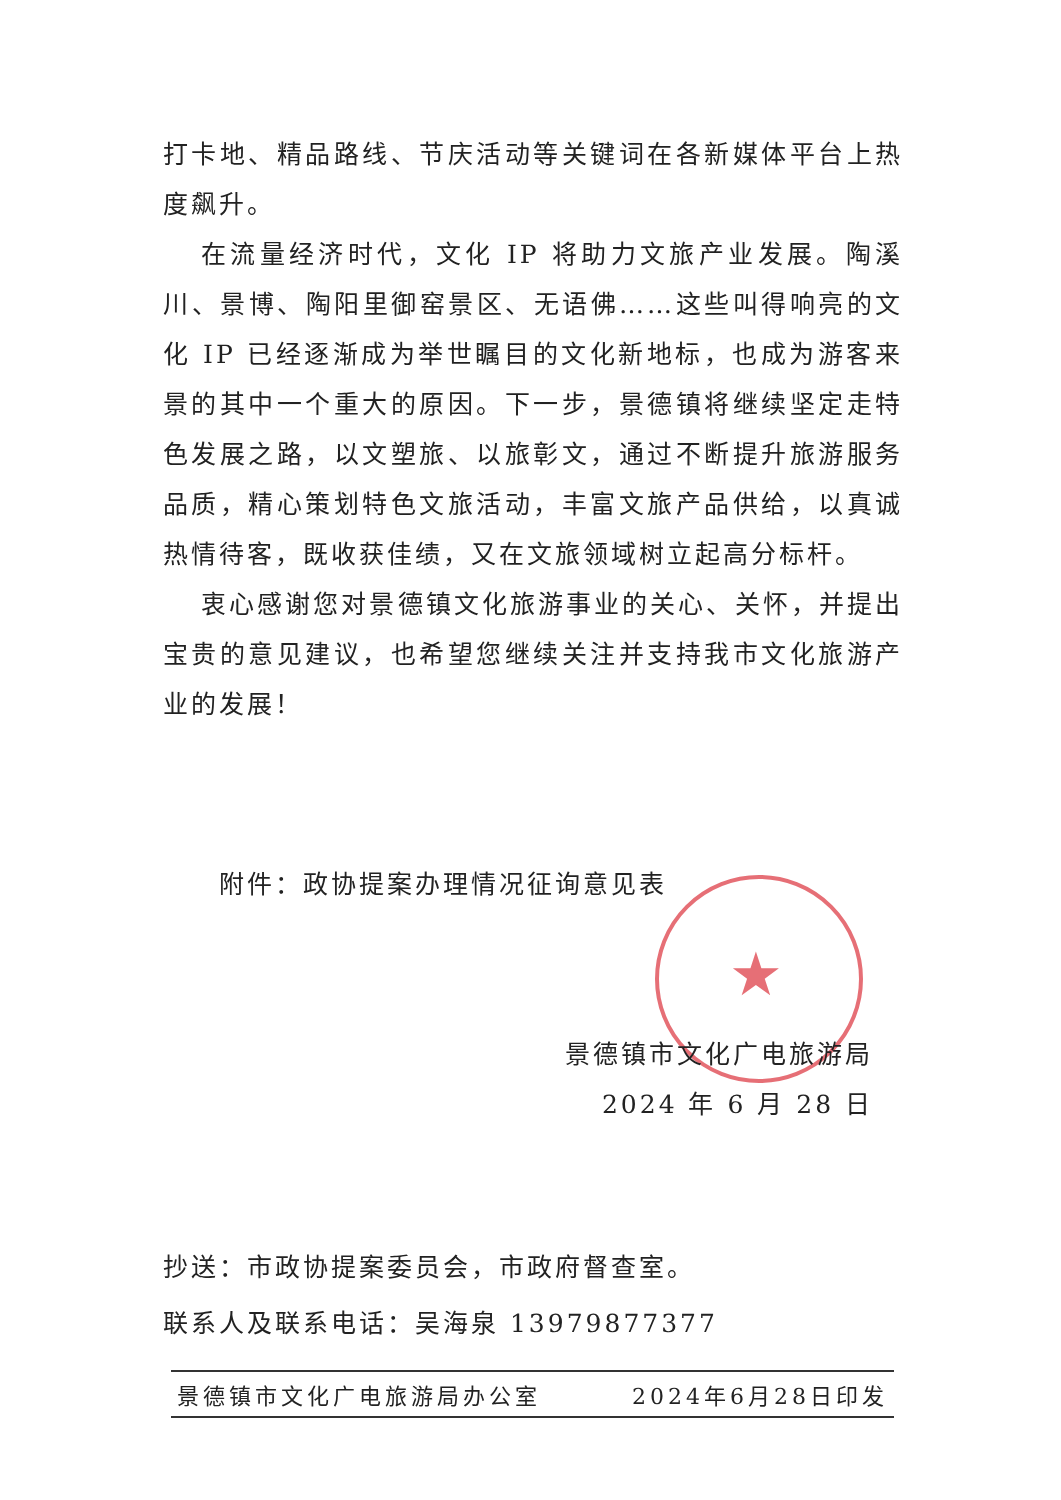★
打卡地、精品路线、节庆活动等关键词在各新媒体平台上热度飙升。
在流量经济时代，文化 IP 将助力文旅产业发展。陶溪川、景博、陶阳里御窑景区、无语佛……这些叫得响亮的文化 IP 已经逐渐成为举世瞩目的文化新地标，也成为游客来景的其中一个重大的原因。下一步，景德镇将继续坚定走特色发展之路，以文塑旅、以旅彰文，通过不断提升旅游服务品质，精心策划特色文旅活动，丰富文旅产品供给，以真诚热情待客，既收获佳绩，又在文旅领域树立起高分标杆。
衷心感谢您对景德镇文化旅游事业的关心、关怀，并提出宝贵的意见建议，也希望您继续关注并支持我市文化旅游产业的发展！
附件：政协提案办理情况征询意见表
景德镇市文化广电旅游局
2024 年 6 月 28 日
抄送：市政协提案委员会，市政府督查室。
联系人及联系电话：吴海泉 13979877377
景德镇市文化广电旅游局办公室 2024年6月28日印发